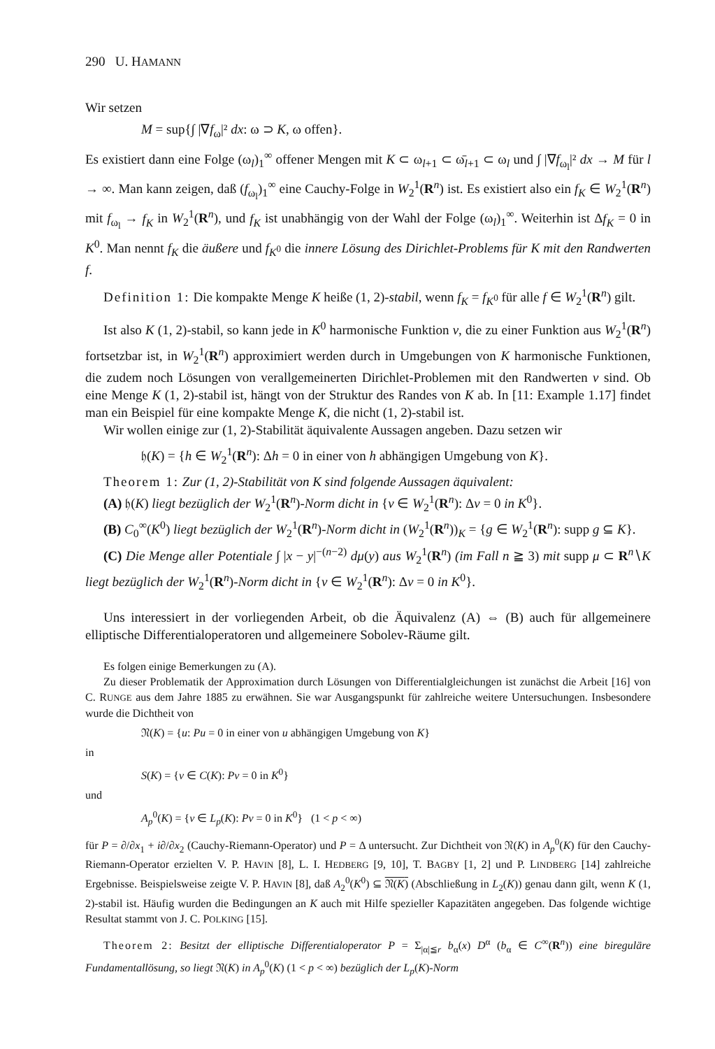290 U. HAMANN
Wir setzen
M = sup{∫ |∇f<sub>ω</sub>|² dx: ω ⊃ K, ω offen}.
Es existiert dann eine Folge (ω<sub>l</sub>)<sub>1</sub><sup>∞</sup> offener Mengen mit K ⊂ ω<sub>l+1</sub> ⊂ ω̄<sub>l+1</sub> ⊂ ω<sub>l</sub> und ∫ |∇f<sub>ω<sub>l</sub></sub>|² dx → M für l → ∞. Man kann zeigen, daß (f<sub>ω<sub>l</sub></sub>)<sub>1</sub><sup>∞</sup> eine Cauchy-Folge in W<sub>2</sub><sup>1</sup>(R<sup>n</sup>) ist. Es existiert also ein f<sub>K</sub> ∈ W<sub>2</sub><sup>1</sup>(R<sup>n</sup>) mit f<sub>ω<sub>l</sub></sub> → f<sub>K</sub> in W<sub>2</sub><sup>1</sup>(R<sup>n</sup>), und f<sub>K</sub> ist unabhängig von der Wahl der Folge (ω<sub>l</sub>)<sub>1</sub><sup>∞</sup>. Weiterhin ist Δf<sub>K</sub> = 0 in K<sup>0</sup>. Man nennt f<sub>K</sub> die äußere und f<sub>K<sup>0</sup></sub> die innere Lösung des Dirichlet-Problems für K mit den Randwerten f.
Definition 1: Die kompakte Menge K heiße (1, 2)-stabil, wenn f<sub>K</sub> = f<sub>K<sup>0</sup></sub> für alle f ∈ W<sub>2</sub><sup>1</sup>(R<sup>n</sup>) gilt.
Ist also K (1, 2)-stabil, so kann jede in K<sup>0</sup> harmonische Funktion v, die zu einer Funktion aus W<sub>2</sub><sup>1</sup>(R<sup>n</sup>) fortsetzbar ist, in W<sub>2</sub><sup>1</sup>(R<sup>n</sup>) approximiert werden durch in Umgebungen von K harmonische Funktionen, die zudem noch Lösungen von verallgemeinerten Dirichlet-Problemen mit den Randwerten v sind. Ob eine Menge K (1, 2)-stabil ist, hängt von der Struktur des Randes von K ab. In [11: Example 1.17] findet man ein Beispiel für eine kompakte Menge K, die nicht (1, 2)-stabil ist.
Wir wollen einige zur (1, 2)-Stabilität äquivalente Aussagen angeben. Dazu setzen wir
𝔥(K) = {h ∈ W<sub>2</sub><sup>1</sup>(R<sup>n</sup>): Δh = 0 in einer von h abhängigen Umgebung von K}.
Theorem 1: Zur (1, 2)-Stabilität von K sind folgende Aussagen äquivalent:
(A) 𝔥(K) liegt bezüglich der W<sub>2</sub><sup>1</sup>(R<sup>n</sup>)-Norm dicht in {v ∈ W<sub>2</sub><sup>1</sup>(R<sup>n</sup>): Δv = 0 in K<sup>0</sup>}.
(B) C<sub>0</sub><sup>∞</sup>(K<sup>0</sup>) liegt bezüglich der W<sub>2</sub><sup>1</sup>(R<sup>n</sup>)-Norm dicht in (W<sub>2</sub><sup>1</sup>(R<sup>n</sup>))<sub>K</sub> = {g ∈ W<sub>2</sub><sup>1</sup>(R<sup>n</sup>): supp g ⊆ K}.
(C) Die Menge aller Potentiale ∫ |x − y|<sup>−(n−2)</sup> dμ(y) aus W<sub>2</sub><sup>1</sup>(R<sup>n</sup>) (im Fall n ≧ 3) mit supp μ ⊂ R<sup>n</sup>∖K liegt bezüglich der W<sub>2</sub><sup>1</sup>(R<sup>n</sup>)-Norm dicht in {v ∈ W<sub>2</sub><sup>1</sup>(R<sup>n</sup>): Δv = 0 in K<sup>0</sup>}.
Uns interessiert in der vorliegenden Arbeit, ob die Äquivalenz (A) ⇔ (B) auch für allgemeinere elliptische Differentialoperatoren und allgemeinere Sobolev-Räume gilt.
Es folgen einige Bemerkungen zu (A).
Zu dieser Problematik der Approximation durch Lösungen von Differentialgleichungen ist zunächst die Arbeit [16] von C. RUNGE aus dem Jahre 1885 zu erwähnen. Sie war Ausgangspunkt für zahlreiche weitere Untersuchungen. Insbesondere wurde die Dichtheit von
𝔑(K) = {u: Pu = 0 in einer von u abhängigen Umgebung von K}
in
S(K) = {v ∈ C(K): Pv = 0 in K<sup>0</sup>}
und
A<sub>p</sub><sup>0</sup>(K) = {v ∈ L<sub>p</sub>(K): Pv = 0 in K<sup>0</sup>} (1 < p < ∞)
für P = ∂/∂x<sub>1</sub> + i∂/∂x<sub>2</sub> (Cauchy-Riemann-Operator) und P = Δ untersucht. Zur Dichtheit von 𝔑(K) in A<sub>p</sub><sup>0</sup>(K) für den Cauchy-Riemann-Operator erzielten V. P. HAVIN [8], L. I. HEDBERG [9, 10], T. BAGBY [1, 2] und P. LINDBERG [14] zahlreiche Ergebnisse. Beispielsweise zeigte V. P. HAVIN [8], daß A<sub>2</sub><sup>0</sup>(K<sup>0</sup>) ⊆ 𝔑(K) (Abschließung in L<sub>2</sub>(K)) genau dann gilt, wenn K (1, 2)-stabil ist. Häufig wurden die Bedingungen an K auch mit Hilfe spezieller Kapazitäten angegeben. Das folgende wichtige Resultat stammt von J. C. POLKING [15].
Theorem 2: Besitzt der elliptische Differentialoperator P = Σ<sub>|α|≦r</sub> b<sub>α</sub>(x) D<sup>α</sup> (b<sub>α</sub> ∈ C<sup>∞</sup>(R<sup>n</sup>)) eine bireguläre Fundamentallösung, so liegt 𝔑(K) in A<sub>p</sub><sup>0</sup>(K) (1 < p < ∞) bezüglich der L<sub>p</sub>(K)-Norm